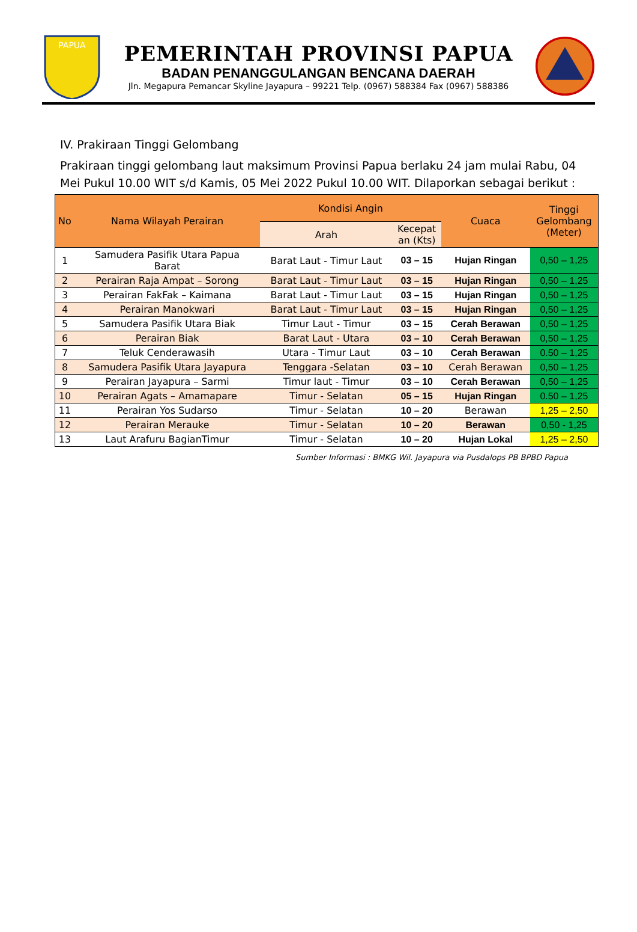PAPUA
PEMERINTAH PROVINSI PAPUA
BADAN PENANGGULANGAN BENCANA DAERAH
Jln. Megapura Pemancar Skyline Jayapura – 99221 Telp. (0967) 588384 Fax (0967) 588386
IV. Prakiraan Tinggi Gelombang
Prakiraan tinggi gelombang laut maksimum Provinsi Papua berlaku 24 jam mulai Rabu, 04 Mei Pukul 10.00 WIT s/d Kamis, 05 Mei 2022 Pukul 10.00 WIT. Dilaporkan sebagai berikut :
| No | Nama Wilayah Perairan | Kondisi Angin | | Cuaca | Tinggi Gelombang (Meter) |
| --- | --- | --- | --- | --- | --- |
| | | Arah | Kecepat an (Kts) | | |
| 1 | Samudera Pasifik Utara Papua Barat | Barat Laut - Timur Laut | 03 – 15 | Hujan Ringan | 0,50 – 1,25 |
| 2 | Perairan Raja Ampat – Sorong | Barat Laut - Timur Laut | 03 – 15 | Hujan Ringan | 0,50 – 1,25 |
| 3 | Perairan FakFak – Kaimana | Barat Laut - Timur Laut | 03 – 15 | Hujan Ringan | 0,50 – 1,25 |
| 4 | Perairan Manokwari | Barat Laut - Timur Laut | 03 – 15 | Hujan Ringan | 0,50 – 1,25 |
| 5 | Samudera Pasifik Utara Biak | Timur Laut - Timur | 03 – 15 | Cerah Berawan | 0,50 – 1,25 |
| 6 | Perairan Biak | Barat Laut - Utara | 03 – 10 | Cerah Berawan | 0,50 – 1,25 |
| 7 | Teluk Cenderawasih | Utara - Timur Laut | 03 – 10 | Cerah Berawan | 0.50 – 1,25 |
| 8 | Samudera Pasifik Utara Jayapura | Tenggara -Selatan | 03 – 10 | Cerah Berawan | 0,50 – 1,25 |
| 9 | Perairan Jayapura – Sarmi | Timur laut - Timur | 03 – 10 | Cerah Berawan | 0,50 – 1,25 |
| 10 | Perairan Agats – Amamapare | Timur - Selatan | 05 – 15 | Hujan Ringan | 0.50 – 1,25 |
| 11 | Perairan Yos Sudarso | Timur - Selatan | 10 – 20 | Berawan | 1,25 – 2,50 |
| 12 | Perairan Merauke | Timur - Selatan | 10 – 20 | Berawan | 0,50 - 1,25 |
| 13 | Laut Arafuru BagianTimur | Timur - Selatan | 10 – 20 | Hujan Lokal | 1,25 – 2,50 |
Sumber Informasi : BMKG Wil. Jayapura via Pusdalops PB BPBD Papua